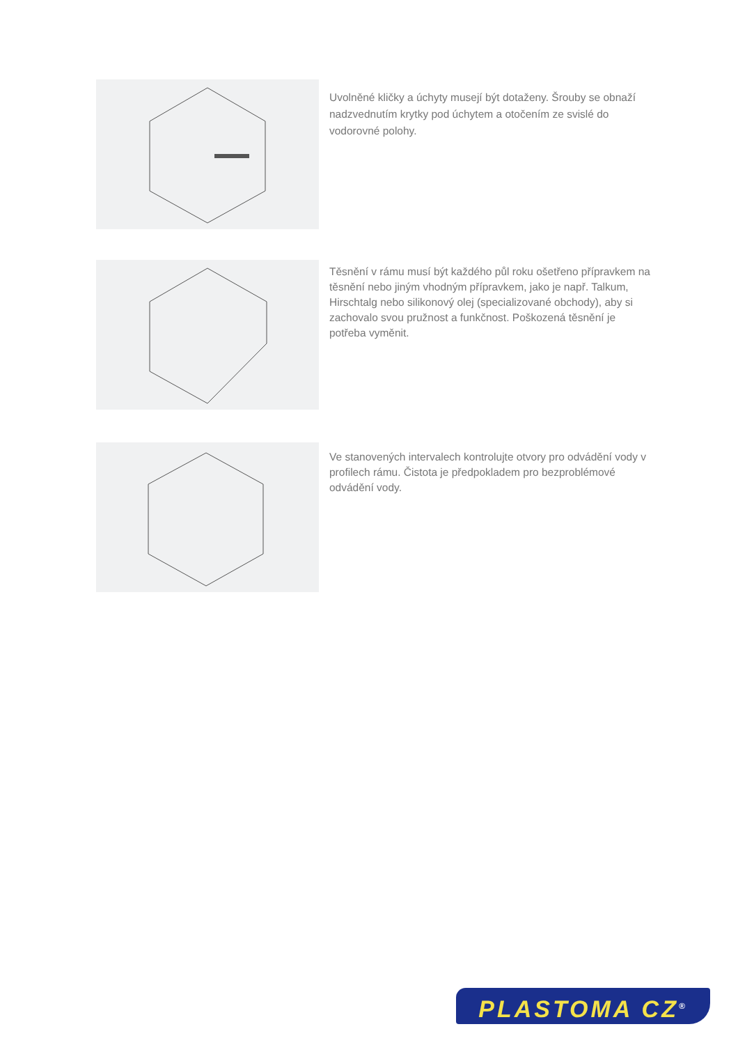Uvolněné kličky a úchyty musejí být dotaženy. Šrouby se obnaží nadzvednutím krytky pod úchytem a otočením ze svislé do vodorovné polohy.
Těsnění v rámu musí být každého půl roku ošetřeno přípravkem na těsnění nebo jiným vhodným přípravkem, jako je např. Talkum, Hirschtalg nebo silikonový olej (specializované obchody), aby si zachovalo svou pružnost a funkčnost. Poškozená těsnění je potřeba vyměnit.
Ve stanovených intervalech kontrolujte otvory pro odvádění vody v profilech rámu. Čistota je předpokladem pro bezproblémové odvádění vody.
PLASTOMA CZ<sup>®</sup>